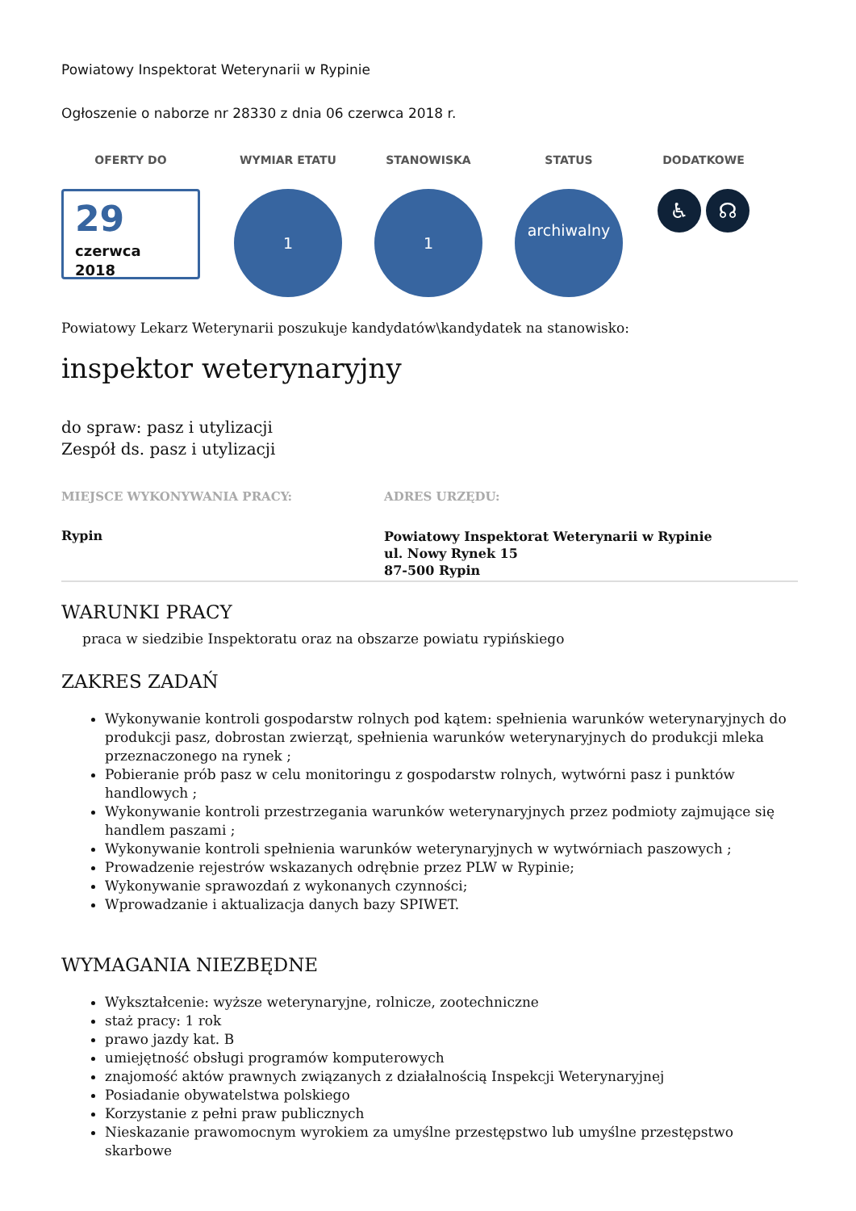Powiatowy Inspektorat Weterynarii w Rypinie
Ogłoszenie o naborze nr 28330 z dnia 06 czerwca 2018 r.
OFERTY DO
29
czerwca
2018
WYMIAR ETATU
1
STANOWISKA
1
STATUS
archiwalny
DODATKOWE
♿ ☊
Powiatowy Lekarz Weterynarii poszukuje kandydatów\kandydatek na stanowisko:
inspektor weterynaryjny
do spraw: pasz i utylizacji
Zespół ds. pasz i utylizacji
MIEJSCE WYKONYWANIA PRACY:
Rypin
ADRES URZĘDU:
Powiatowy Inspektorat Weterynarii w Rypinie
ul. Nowy Rynek 15
87-500 Rypin
WARUNKI PRACY
praca w siedzibie Inspektoratu oraz na obszarze powiatu rypińskiego
ZAKRES ZADAŃ
Wykonywanie kontroli gospodarstw rolnych pod kątem: spełnienia warunków weterynaryjnych do produkcji pasz, dobrostan zwierząt, spełnienia warunków weterynaryjnych do produkcji mleka przeznaczonego na rynek ;
Pobieranie prób pasz w celu monitoringu z gospodarstw rolnych, wytwórni pasz i punktów handlowych ;
Wykonywanie kontroli przestrzegania warunków weterynaryjnych przez podmioty zajmujące się handlem paszami ;
Wykonywanie kontroli spełnienia warunków weterynaryjnych w wytwórniach paszowych ;
Prowadzenie rejestrów wskazanych odrębnie przez PLW w Rypinie;
Wykonywanie sprawozdań z wykonanych czynności;
Wprowadzanie i aktualizacja danych bazy SPIWET.
WYMAGANIA NIEZBĘDNE
Wykształcenie: wyższe weterynaryjne, rolnicze, zootechniczne
staż pracy: 1 rok
prawo jazdy kat. B
umiejętność obsługi programów komputerowych
znajomość aktów prawnych związanych z działalnością Inspekcji Weterynaryjnej
Posiadanie obywatelstwa polskiego
Korzystanie z pełni praw publicznych
Nieskazanie prawomocnym wyrokiem za umyślne przestępstwo lub umyślne przestępstwo skarbowe